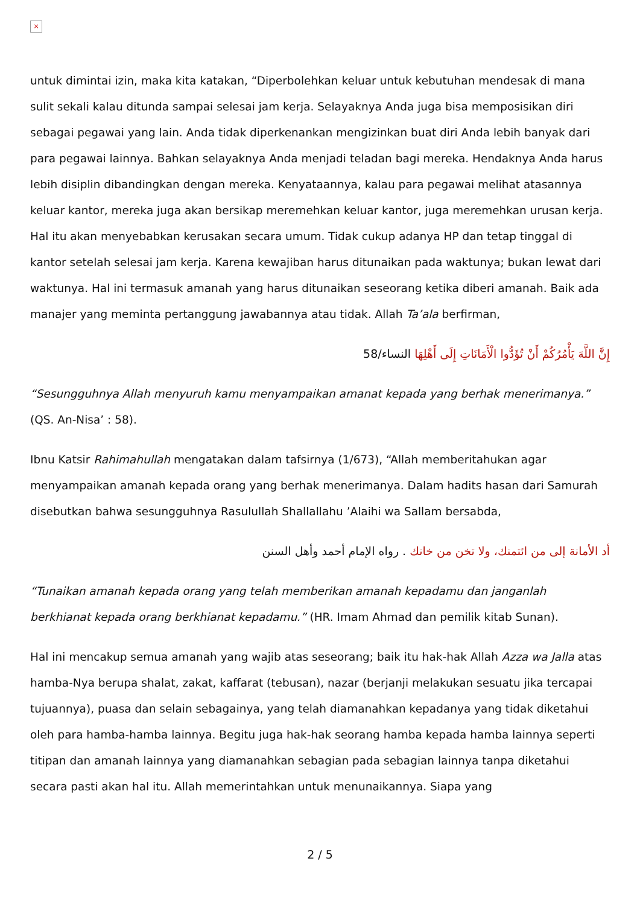×
untuk dimintai izin, maka kita katakan, “Diperbolehkan keluar untuk kebutuhan mendesak di mana sulit sekali kalau ditunda sampai selesai jam kerja. Selayaknya Anda juga bisa memposisikan diri sebagai pegawai yang lain. Anda tidak diperkenankan mengizinkan buat diri Anda lebih banyak dari para pegawai lainnya. Bahkan selayaknya Anda menjadi teladan bagi mereka. Hendaknya Anda harus lebih disiplin dibandingkan dengan mereka. Kenyataannya, kalau para pegawai melihat atasannya keluar kantor, mereka juga akan bersikap meremehkan keluar kantor, juga meremehkan urusan kerja. Hal itu akan menyebabkan kerusakan secara umum. Tidak cukup adanya HP dan tetap tinggal di kantor setelah selesai jam kerja. Karena kewajiban harus ditunaikan pada waktunya; bukan lewat dari waktunya. Hal ini termasuk amanah yang harus ditunaikan seseorang ketika diberi amanah. Baik ada manajer yang meminta pertanggung jawabannya atau tidak. Allah Ta’ala berfirman,
إِنَّ اللَّهَ يَأْمُرُكُمْ أَنْ تُؤَدُّوا الْأَمَانَاتِ إِلَى أَهْلِهَا النساء/58
“Sesungguhnya Allah menyuruh kamu menyampaikan amanat kepada yang berhak menerimanya.” (QS. An-Nisa’ : 58).
Ibnu Katsir Rahimahullah mengatakan dalam tafsirnya (1/673), “Allah memberitahukan agar menyampaikan amanah kepada orang yang berhak menerimanya. Dalam hadits hasan dari Samurah disebutkan bahwa sesungguhnya Rasulullah Shallallahu ’Alaihi wa Sallam bersabda,
أد الأمانة إلى من ائتمنك، ولا تخن من خانك . رواه الإمام أحمد وأهل السنن
“Tunaikan amanah kepada orang yang telah memberikan amanah kepadamu dan janganlah berkhianat kepada orang berkhianat kepadamu.” (HR. Imam Ahmad dan pemilik kitab Sunan).
Hal ini mencakup semua amanah yang wajib atas seseorang; baik itu hak-hak Allah Azza wa Jalla atas hamba-Nya berupa shalat, zakat, kaffarat (tebusan), nazar (berjanji melakukan sesuatu jika tercapai tujuannya), puasa dan selain sebagainya, yang telah diamanahkan kepadanya yang tidak diketahui oleh para hamba-hamba lainnya. Begitu juga hak-hak seorang hamba kepada hamba lainnya seperti titipan dan amanah lainnya yang diamanahkan sebagian pada sebagian lainnya tanpa diketahui secara pasti akan hal itu. Allah memerintahkan untuk menunaikannya. Siapa yang
2 / 5